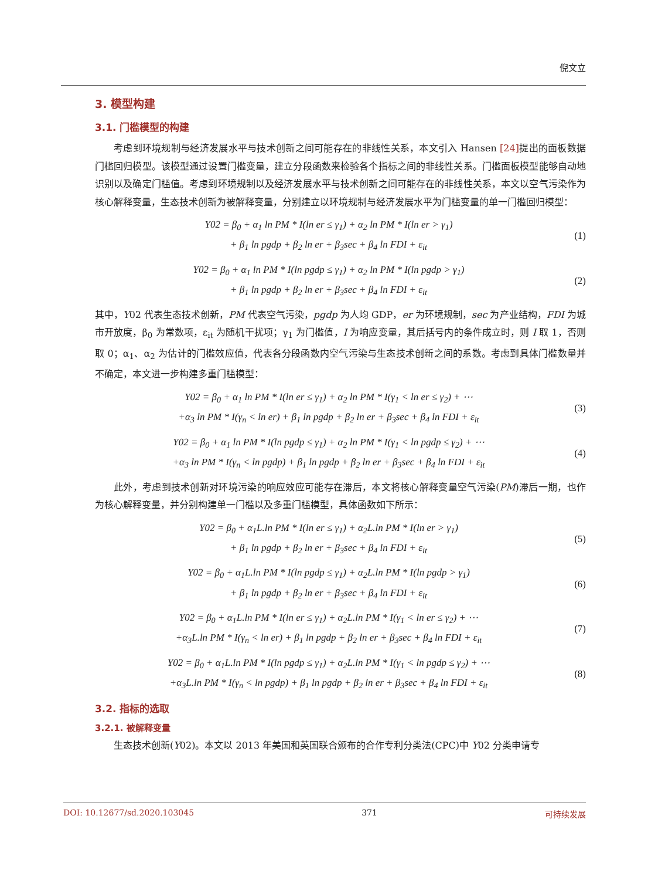倪文立
3. 模型构建
3.1. 门槛模型的构建
考虑到环境规制与经济发展水平与技术创新之间可能存在的非线性关系，本文引入 Hansen [24] 提出的面板数据门槛回归模型。该模型通过设置门槛变量，建立分段函数来检验各个指标之间的非线性关系。门槛面板模型能够自动地识别以及确定门槛值。考虑到环境规制以及经济发展水平与技术创新之间可能存在的非线性关系，本文以空气污染作为核心解释变量，生态技术创新为被解释变量，分别建立以环境规制与经济发展水平为门槛变量的单一门槛回归模型：
Y02 = β<sub>0</sub> + α<sub>1</sub> ln PM * I(ln er ≤ γ<sub>1</sub>) + α<sub>2</sub> ln PM * I(ln er > γ<sub>1</sub>)
+ β<sub>1</sub> ln pgdp + β<sub>2</sub> ln er + β<sub>3</sub>sec + β<sub>4</sub> ln FDI + ε<sub>it</sub>
(1)
Y02 = β<sub>0</sub> + α<sub>1</sub> ln PM * I(ln pgdp ≤ γ<sub>1</sub>) + α<sub>2</sub> ln PM * I(ln pgdp > γ<sub>1</sub>)
+ β<sub>1</sub> ln pgdp + β<sub>2</sub> ln er + β<sub>3</sub>sec + β<sub>4</sub> ln FDI + ε<sub>it</sub>
(2)
其中，Y02 代表生态技术创新，PM 代表空气污染，pgdp 为人均 GDP，er 为环境规制，sec 为产业结构，FDI 为城市开放度，β<sub>0</sub> 为常数项，ε<sub>it</sub> 为随机干扰项；γ<sub>1</sub> 为门槛值，I 为响应变量，其后括号内的条件成立时，则 I 取 1，否则取 0；α<sub>1</sub>、α<sub>2</sub> 为估计的门槛效应值，代表各分段函数内空气污染与生态技术创新之间的系数。考虑到具体门槛数量并不确定，本文进一步构建多重门槛模型：
Y02 = β<sub>0</sub> + α<sub>1</sub> ln PM * I(ln er ≤ γ<sub>1</sub>) + α<sub>2</sub> ln PM * I(γ<sub>1</sub> < ln er ≤ γ<sub>2</sub>) + ⋯
+α<sub>3</sub> ln PM * I(γ<sub>n</sub> < ln er) + β<sub>1</sub> ln pgdp + β<sub>2</sub> ln er + β<sub>3</sub>sec + β<sub>4</sub> ln FDI + ε<sub>it</sub>
(3)
Y02 = β<sub>0</sub> + α<sub>1</sub> ln PM * I(ln pgdp ≤ γ<sub>1</sub>) + α<sub>2</sub> ln PM * I(γ<sub>1</sub> < ln pgdp ≤ γ<sub>2</sub>) + ⋯
+α<sub>3</sub> ln PM * I(γ<sub>n</sub> < ln pgdp) + β<sub>1</sub> ln pgdp + β<sub>2</sub> ln er + β<sub>3</sub>sec + β<sub>4</sub> ln FDI + ε<sub>it</sub>
(4)
此外，考虑到技术创新对环境污染的响应效应可能存在滞后，本文将核心解释变量空气污染(PM)滞后一期，也作为核心解释变量，并分别构建单一门槛以及多重门槛模型，具体函数如下所示：
Y02 = β<sub>0</sub> + α<sub>1</sub>L.ln PM * I(ln er ≤ γ<sub>1</sub>) + α<sub>2</sub>L.ln PM * I(ln er > γ<sub>1</sub>)
+ β<sub>1</sub> ln pgdp + β<sub>2</sub> ln er + β<sub>3</sub>sec + β<sub>4</sub> ln FDI + ε<sub>it</sub>
(5)
Y02 = β<sub>0</sub> + α<sub>1</sub>L.ln PM * I(ln pgdp ≤ γ<sub>1</sub>) + α<sub>2</sub>L.ln PM * I(ln pgdp > γ<sub>1</sub>)
+ β<sub>1</sub> ln pgdp + β<sub>2</sub> ln er + β<sub>3</sub>sec + β<sub>4</sub> ln FDI + ε<sub>it</sub>
(6)
Y02 = β<sub>0</sub> + α<sub>1</sub>L.ln PM * I(ln er ≤ γ<sub>1</sub>) + α<sub>2</sub>L.ln PM * I(γ<sub>1</sub> < ln er ≤ γ<sub>2</sub>) + ⋯
+α<sub>3</sub>L.ln PM * I(γ<sub>n</sub> < ln er) + β<sub>1</sub> ln pgdp + β<sub>2</sub> ln er + β<sub>3</sub>sec + β<sub>4</sub> ln FDI + ε<sub>it</sub>
(7)
Y02 = β<sub>0</sub> + α<sub>1</sub>L.ln PM * I(ln pgdp ≤ γ<sub>1</sub>) + α<sub>2</sub>L.ln PM * I(γ<sub>1</sub> < ln pgdp ≤ γ<sub>2</sub>) + ⋯
+α<sub>3</sub>L.ln PM * I(γ<sub>n</sub> < ln pgdp) + β<sub>1</sub> ln pgdp + β<sub>2</sub> ln er + β<sub>3</sub>sec + β<sub>4</sub> ln FDI + ε<sub>it</sub>
(8)
3.2. 指标的选取
3.2.1. 被解释变量
生态技术创新(Y02)。本文以 2013 年美国和英国联合颁布的合作专利分类法(CPC)中 Y02 分类申请专
DOI: 10.12677/sd.2020.103045 371 可持续发展